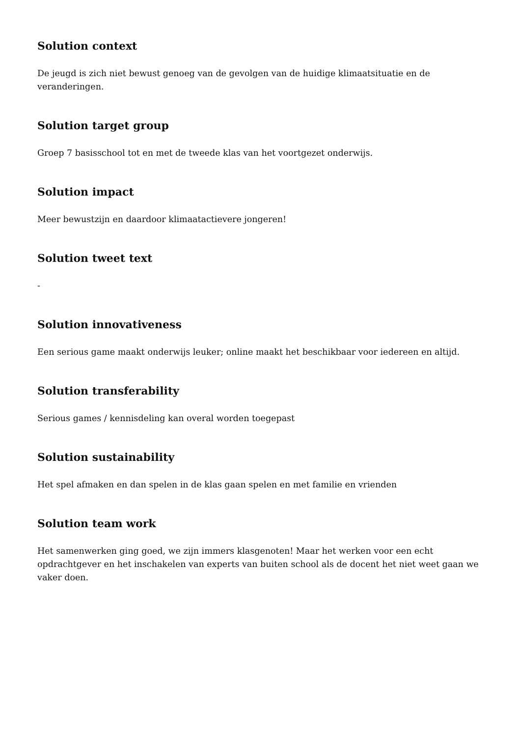Solution context
De jeugd is zich niet bewust genoeg van de gevolgen van de huidige klimaatsituatie en de veranderingen.
Solution target group
Groep 7 basisschool tot en met de tweede klas van het voortgezet onderwijs.
Solution impact
Meer bewustzijn en daardoor klimaatactievere jongeren!
Solution tweet text
-
Solution innovativeness
Een serious game maakt onderwijs leuker; online maakt het beschikbaar voor iedereen en altijd.
Solution transferability
Serious games / kennisdeling kan overal worden toegepast
Solution sustainability
Het spel afmaken en dan spelen in de klas gaan spelen en met familie en vrienden
Solution team work
Het samenwerken ging goed, we zijn immers klasgenoten! Maar het werken voor een echt opdrachtgever en het inschakelen van experts van buiten school als de docent het niet weet gaan we vaker doen.